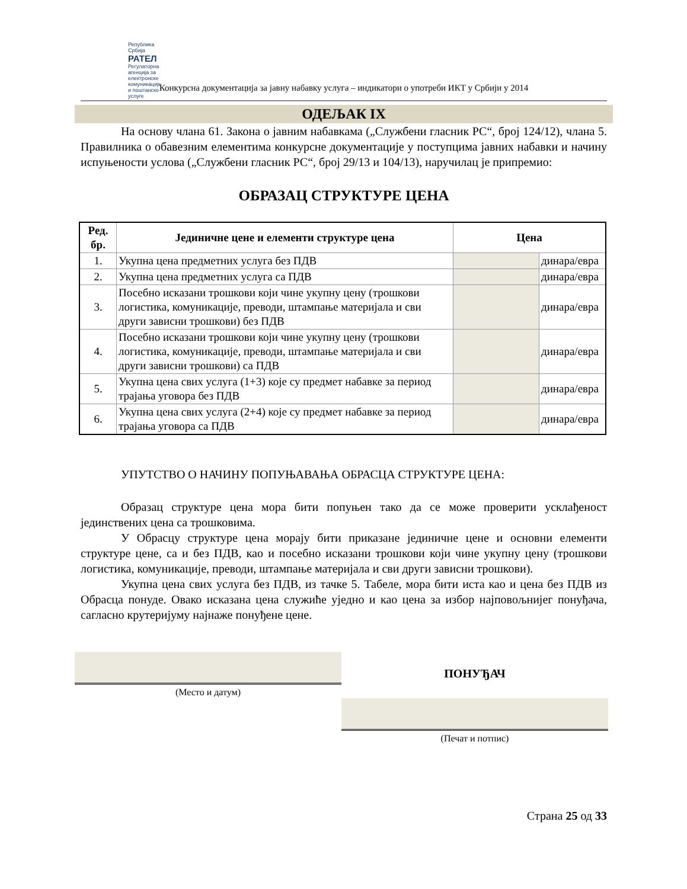Република Србија
РАТЕЛ
Регулаторна агенција за електронске комуникације и поштанске услуге
Конкурсна документација за јавну набавку услуга – индикатори о употреби ИКТ у Србији у 2014
ОДЕЉАК IX
На основу члана 61. Закона о јавним набавкама („Службени гласник РС“, број 124/12), члана 5. Правилника о обавезним елементима конкурсне документације у поступцима јавних набавки и начину испуњености услова („Службени гласник РС“, број 29/13 и 104/13), наручилац је припремио:
ОБРАЗАЦ СТРУКТУРЕ ЦЕНА
| Ред. бр. | Јединичне цене и елементи структуре цена | Цена | |
| --- | --- | --- | --- |
| 1. | Укупна цена предметних услуга без ПДВ | | динара/евра |
| 2. | Укупна цена предметних услуга са ПДВ | | динара/евра |
| 3. | Посебно исказани трошкови који чине укупну цену (трошкови логистика, комуникације, преводи, штампање материјала и сви други зависни трошкови) без ПДВ | | динара/евра |
| 4. | Посебно исказани трошкови који чине укупну цену (трошкови логистика, комуникације, преводи, штампање материјала и сви други зависни трошкови) са ПДВ | | динара/евра |
| 5. | Укупна цена свих услуга (1+3) које су предмет набавке за период трајања уговора без ПДВ | | динара/евра |
| 6. | Укупна цена свих услуга (2+4) које су предмет набавке за период трајања уговора са ПДВ | | динара/евра |
УПУТСТВО О НАЧИНУ ПОПУЊАВАЊА ОБРАСЦА СТРУКТУРЕ ЦЕНА:
Образац структуре цена мора бити попуњен тако да се може проверити усклађеност јединствених цена са трошковима.
У Обрасцу структуре цена морају бити приказане јединичне цене и основни елементи структуре цене, са и без ПДВ, као и посебно исказани трошкови који чине укупну цену (трошкови логистика, комуникације, преводи, штампање материјала и сви други зависни трошкови).
Укупна цена свих услуга без ПДВ, из тачке 5. Табеле, мора бити иста као и цена без ПДВ из Обрасца понуде. Овако исказана цена служиће уједно и као цена за избор најповољнијег понуђача, сагласно крутеријуму најнаже понуђене цене.
(Место и датум)
ПОНУЂАЧ
(Печат и потпис)
Страна 25 од 33